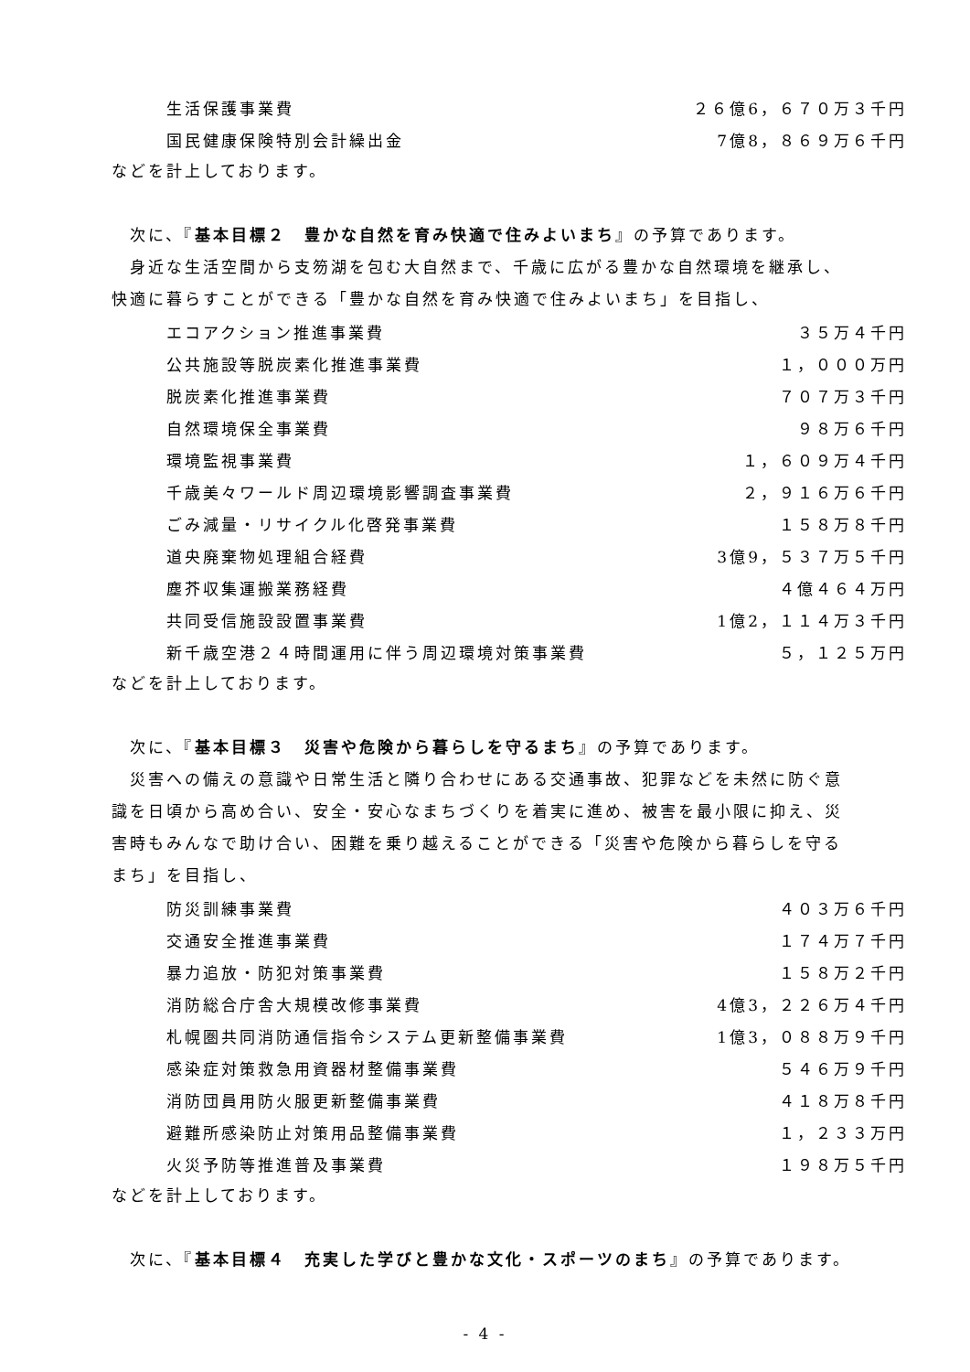| 生活保護事業費 | ２６億6，６７０万３千円 |
| 国民健康保険特別会計繰出金 | 7億8，８６９万６千円 |
などを計上しております。
次に、『基本目標２　豊かな自然を育み快適で住みよいまち』の予算であります。
身近な生活空間から支笏湖を包む大自然まで、千歳に広がる豊かな自然環境を継承し、快適に暮らすことができる「豊かな自然を育み快適で住みよいまち」を目指し、
| エコアクション推進事業費 | ３５万４千円 |
| 公共施設等脱炭素化推進事業費 | １，０００万円 |
| 脱炭素化推進事業費 | ７０７万３千円 |
| 自然環境保全事業費 | ９８万６千円 |
| 環境監視事業費 | １，６０９万４千円 |
| 千歳美々ワールド周辺環境影響調査事業費 | ２，９１６万６千円 |
| ごみ減量・リサイクル化啓発事業費 | １５８万８千円 |
| 道央廃棄物処理組合経費 | 3億9，５３７万５千円 |
| 塵芥収集運搬業務経費 | ４億４６４万円 |
| 共同受信施設設置事業費 | 1億2，１１４万３千円 |
| 新千歳空港２４時間運用に伴う周辺環境対策事業費 | ５，１２５万円 |
などを計上しております。
次に、『基本目標３　災害や危険から暮らしを守るまち』の予算であります。
災害への備えの意識や日常生活と隣り合わせにある交通事故、犯罪などを未然に防ぐ意識を日頃から高め合い、安全・安心なまちづくりを着実に進め、被害を最小限に抑え、災害時もみんなで助け合い、困難を乗り越えることができる「災害や危険から暮らしを守るまち」を目指し、
| 防災訓練事業費 | ４０３万６千円 |
| 交通安全推進事業費 | １７４万７千円 |
| 暴力追放・防犯対策事業費 | １５８万２千円 |
| 消防総合庁舎大規模改修事業費 | 4億3，２２６万４千円 |
| 札幌圏共同消防通信指令システム更新整備事業費 | 1億3，０８８万９千円 |
| 感染症対策救急用資器材整備事業費 | ５４６万９千円 |
| 消防団員用防火服更新整備事業費 | ４１８万８千円 |
| 避難所感染防止対策用品整備事業費 | １，２３３万円 |
| 火災予防等推進普及事業費 | １９８万５千円 |
などを計上しております。
次に、『基本目標４　充実した学びと豊かな文化・スポーツのまち』の予算であります。
- 4 -